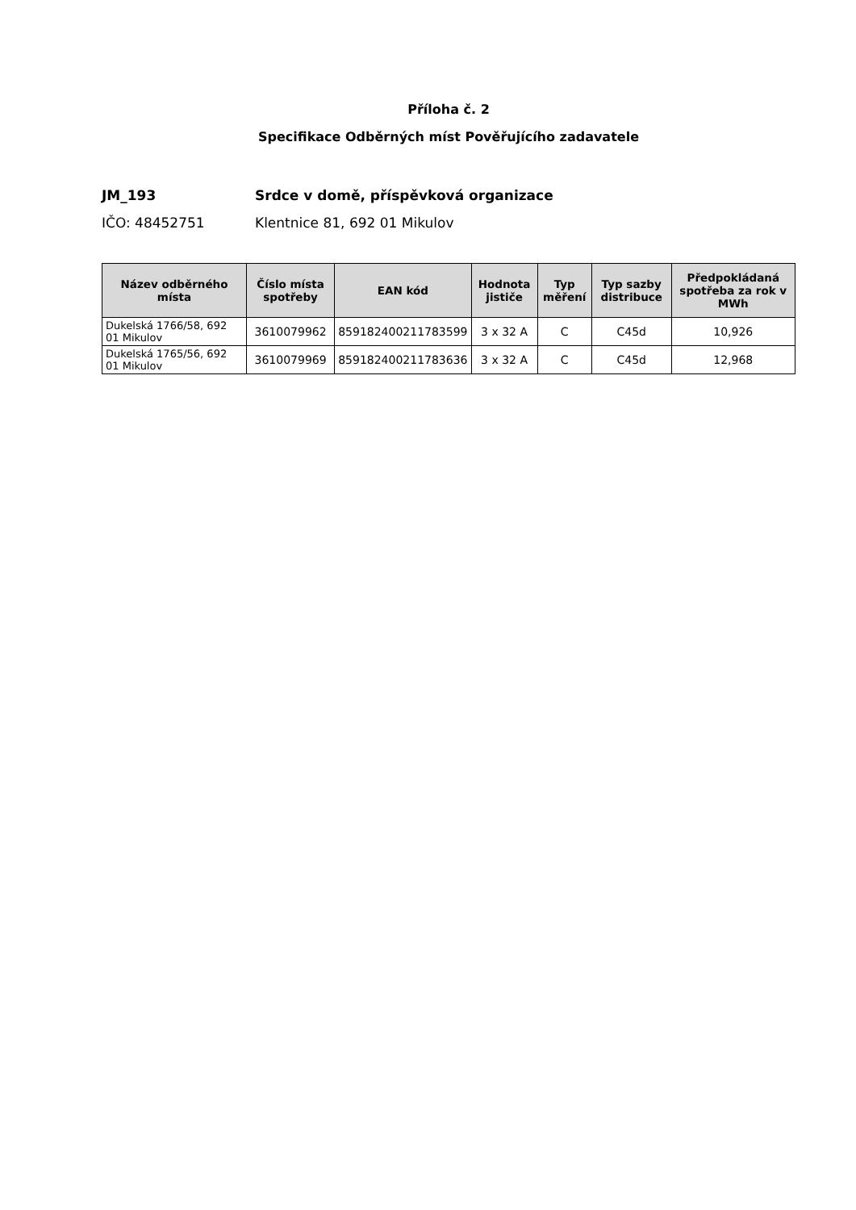Příloha č. 2
Specifikace Odběrných míst Pověřujícího zadavatele
JM_193 Srdce v domě, příspěvková organizace
IČO: 48452751 Klentnice 81, 692 01 Mikulov
| Název odběrného místa | Číslo místa spotřeby | EAN kód | Hodnota jističe | Typ měření | Typ sazby distribuce | Předpokládaná spotřeba za rok v MWh |
| --- | --- | --- | --- | --- | --- | --- |
| Dukelská 1766/58, 692 01 Mikulov | 3610079962 | 859182400211783599 | 3 x 32 A | C | C45d | 10,926 |
| Dukelská 1765/56, 692 01 Mikulov | 3610079969 | 859182400211783636 | 3 x 32 A | C | C45d | 12,968 |